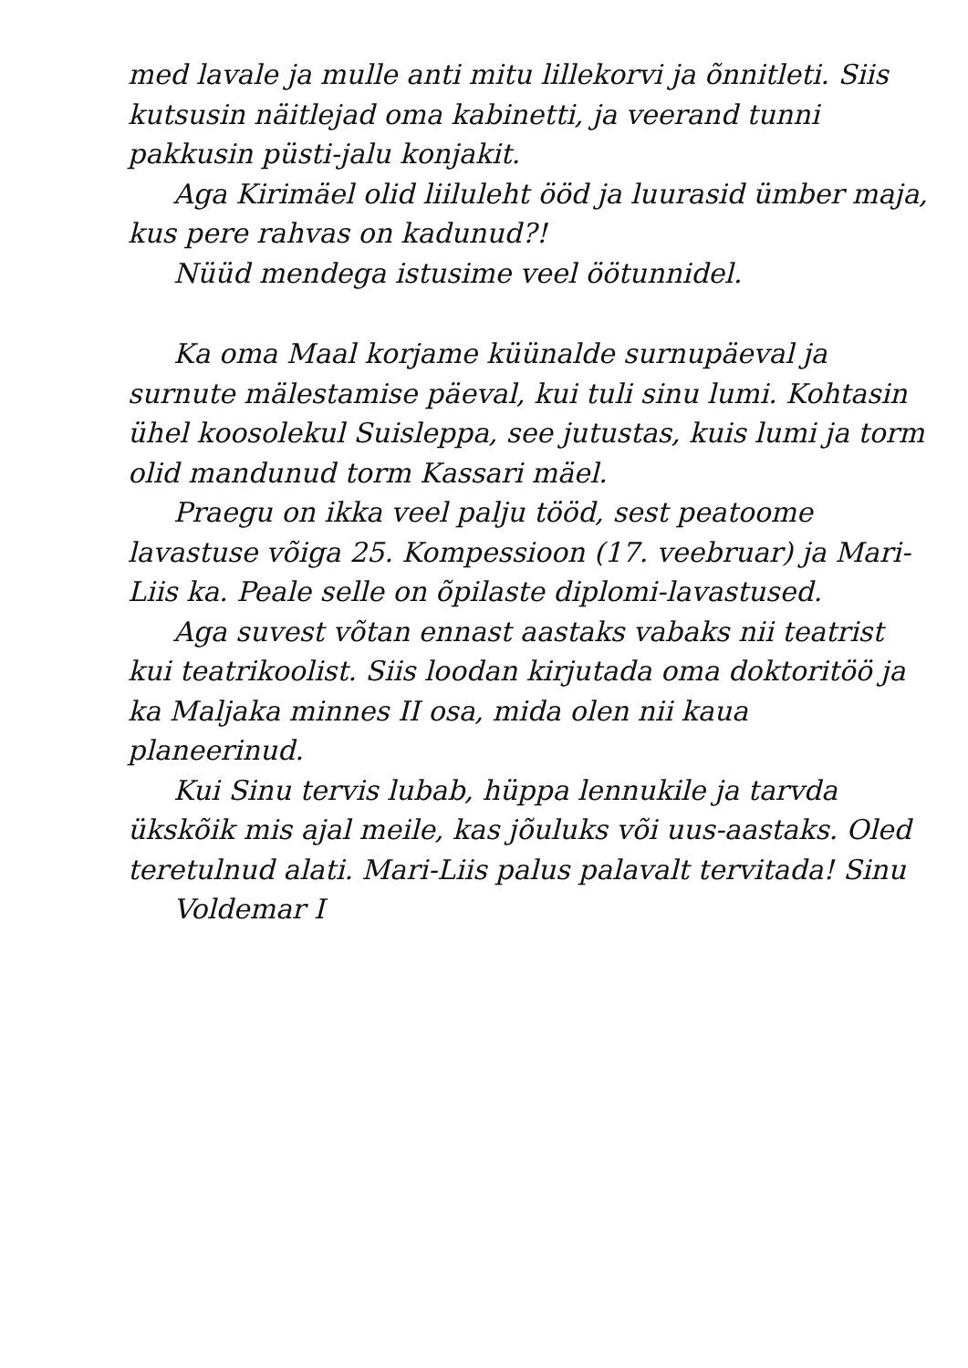med lavale ja mulle anti mitu lillekorvi ja õnnitleti. Siis kutsusin näitlejad oma kabinetti, ja veerand tunni pakkusin püsti-jalu konjakit.
Aga Kirimäel olid liiluleht ööd ja luurasid ümber maja, kus pere rahvas on kadunud?!
Nüüd mendega istusime veel öötunnidel.
Ka oma Maal korjame küünalde surnupäeval ja surnute mälestamise päeval, kui tuli sinu lumi. Kohtasin ühel koosolekul Suisleppa, see jutustas, kuis lumi ja torm olid mandunud torm Kassari mäel.
Praegu on ikka veel palju tööd, sest peatoome lavastuse võiga 25. Kompessioon (17. veebruar) ja Mari-Liis ka. Peale selle on õpilaste diplomi-lavastused.
Aga suvest võtan ennast aastaks vabaks nii teatrist kui teatrikoolist. Siis loodan kirjutada oma doktoritöö ja ka Maljaka minnes II osa, mida olen nii kaua planeerinud.
Kui Sinu tervis lubab, hüppa lennukile ja tarvda ükskõik mis ajal meile, kas jõuluks või uus-aastaks. Oled teretulnud alati. Mari-Liis palus palavalt tervitada! Sinu
Voldemar I